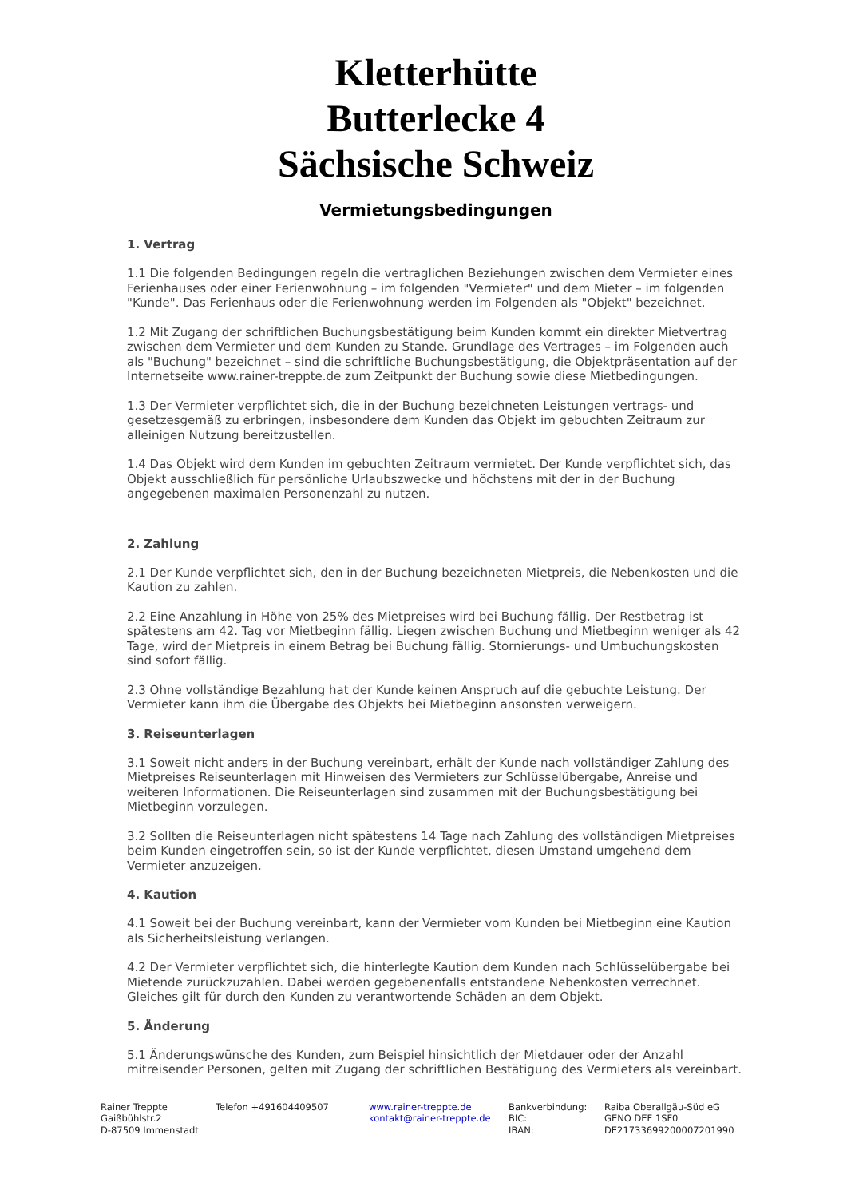Kletterhütte
Butterlecke 4
Sächsische Schweiz
Vermietungsbedingungen
1. Vertrag
1.1 Die folgenden Bedingungen regeln die vertraglichen Beziehungen zwischen dem Vermieter eines Ferienhauses oder einer Ferienwohnung – im folgenden "Vermieter" und dem Mieter – im folgenden "Kunde". Das Ferienhaus oder die Ferienwohnung werden im Folgenden als "Objekt" bezeichnet.
1.2 Mit Zugang der schriftlichen Buchungsbestätigung beim Kunden kommt ein direkter Mietvertrag zwischen dem Vermieter und dem Kunden zu Stande. Grundlage des Vertrages – im Folgenden auch als "Buchung" bezeichnet – sind die schriftliche Buchungsbestätigung, die Objektpräsentation auf der Internetseite www.rainer-treppte.de zum Zeitpunkt der Buchung sowie diese Mietbedingungen.
1.3 Der Vermieter verpflichtet sich, die in der Buchung bezeichneten Leistungen vertrags- und gesetzesgemäß zu erbringen, insbesondere dem Kunden das Objekt im gebuchten Zeitraum zur alleinigen Nutzung bereitzustellen.
1.4 Das Objekt wird dem Kunden im gebuchten Zeitraum vermietet. Der Kunde verpflichtet sich, das Objekt ausschließlich für persönliche Urlaubszwecke und höchstens mit der in der Buchung angegebenen maximalen Personenzahl zu nutzen.
2. Zahlung
2.1 Der Kunde verpflichtet sich, den in der Buchung bezeichneten Mietpreis, die Nebenkosten und die Kaution zu zahlen.
2.2 Eine Anzahlung in Höhe von 25% des Mietpreises wird bei Buchung fällig. Der Restbetrag ist spätestens am 42. Tag vor Mietbeginn fällig. Liegen zwischen Buchung und Mietbeginn weniger als 42 Tage, wird der Mietpreis in einem Betrag bei Buchung fällig. Stornierungs- und Umbuchungskosten sind sofort fällig.
2.3 Ohne vollständige Bezahlung hat der Kunde keinen Anspruch auf die gebuchte Leistung. Der Vermieter kann ihm die Übergabe des Objekts bei Mietbeginn ansonsten verweigern.
3. Reiseunterlagen
3.1 Soweit nicht anders in der Buchung vereinbart, erhält der Kunde nach vollständiger Zahlung des Mietpreises Reiseunterlagen mit Hinweisen des Vermieters zur Schlüsselübergabe, Anreise und weiteren Informationen. Die Reiseunterlagen sind zusammen mit der Buchungsbestätigung bei Mietbeginn vorzulegen.
3.2 Sollten die Reiseunterlagen nicht spätestens 14 Tage nach Zahlung des vollständigen Mietpreises beim Kunden eingetroffen sein, so ist der Kunde verpflichtet, diesen Umstand umgehend dem Vermieter anzuzeigen.
4. Kaution
4.1 Soweit bei der Buchung vereinbart, kann der Vermieter vom Kunden bei Mietbeginn eine Kaution als Sicherheitsleistung verlangen.
4.2 Der Vermieter verpflichtet sich, die hinterlegte Kaution dem Kunden nach Schlüsselübergabe bei Mietende zurückzuzahlen. Dabei werden gegebenenfalls entstandene Nebenkosten verrechnet. Gleiches gilt für durch den Kunden zu verantwortende Schäden an dem Objekt.
5. Änderung
5.1 Änderungswünsche des Kunden, zum Beispiel hinsichtlich der Mietdauer oder der Anzahl mitreisender Personen, gelten mit Zugang der schriftlichen Bestätigung des Vermieters als vereinbart.
Rainer Treppte
Gaißbühlstr.2
D-87509 Immenstadt
Telefon +491604409507 www.rainer-treppte.de
kontakt@rainer-treppte.de
Bankverbindung:
BIC:
IBAN:
Raiba Oberallgäu-Süd eG
GENO DEF 1SF0
DE21733699200007201990